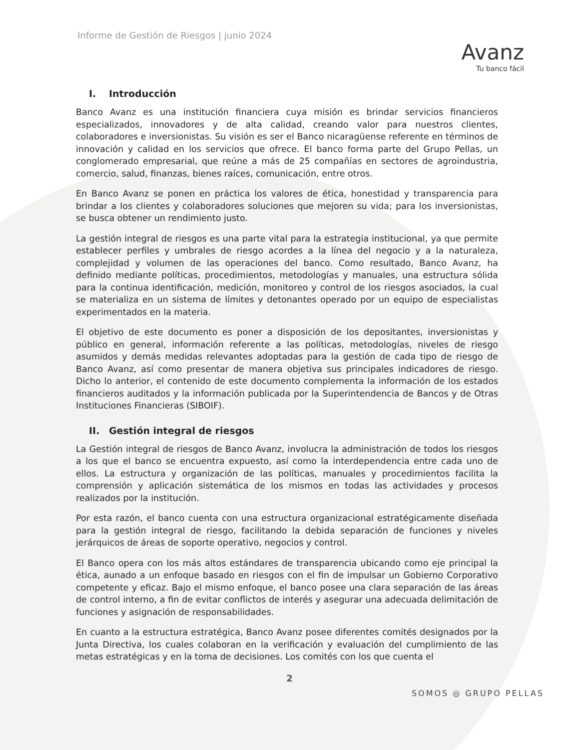Informe de Gestión de Riesgos | junio 2024
Avanz
Tu banco fácil
I. Introducción
Banco Avanz es una institución financiera cuya misión es brindar servicios financieros especializados, innovadores y de alta calidad, creando valor para nuestros clientes, colaboradores e inversionistas. Su visión es ser el Banco nicaragüense referente en términos de innovación y calidad en los servicios que ofrece. El banco forma parte del Grupo Pellas, un conglomerado empresarial, que reúne a más de 25 compañías en sectores de agroindustria, comercio, salud, finanzas, bienes raíces, comunicación, entre otros.
En Banco Avanz se ponen en práctica los valores de ética, honestidad y transparencia para brindar a los clientes y colaboradores soluciones que mejoren su vida; para los inversionistas, se busca obtener un rendimiento justo.
La gestión integral de riesgos es una parte vital para la estrategia institucional, ya que permite establecer perfiles y umbrales de riesgo acordes a la línea del negocio y a la naturaleza, complejidad y volumen de las operaciones del banco. Como resultado, Banco Avanz, ha definido mediante políticas, procedimientos, metodologías y manuales, una estructura sólida para la continua identificación, medición, monitoreo y control de los riesgos asociados, la cual se materializa en un sistema de límites y detonantes operado por un equipo de especialistas experimentados en la materia.
El objetivo de este documento es poner a disposición de los depositantes, inversionistas y público en general, información referente a las políticas, metodologías, niveles de riesgo asumidos y demás medidas relevantes adoptadas para la gestión de cada tipo de riesgo de Banco Avanz, así como presentar de manera objetiva sus principales indicadores de riesgo. Dicho lo anterior, el contenido de este documento complementa la información de los estados financieros auditados y la información publicada por la Superintendencia de Bancos y de Otras Instituciones Financieras (SIBOIF).
II. Gestión integral de riesgos
La Gestión integral de riesgos de Banco Avanz, involucra la administración de todos los riesgos a los que el banco se encuentra expuesto, así como la interdependencia entre cada uno de ellos. La estructura y organización de las políticas, manuales y procedimientos facilita la comprensión y aplicación sistemática de los mismos en todas las actividades y procesos realizados por la institución.
Por esta razón, el banco cuenta con una estructura organizacional estratégicamente diseñada para la gestión integral de riesgo, facilitando la debida separación de funciones y niveles jerárquicos de áreas de soporte operativo, negocios y control.
El Banco opera con los más altos estándares de transparencia ubicando como eje principal la ética, aunado a un enfoque basado en riesgos con el fin de impulsar un Gobierno Corporativo competente y eficaz. Bajo el mismo enfoque, el banco posee una clara separación de las áreas de control interno, a fin de evitar conflictos de interés y asegurar una adecuada delimitación de funciones y asignación de responsabilidades.
En cuanto a la estructura estratégica, Banco Avanz posee diferentes comités designados por la Junta Directiva, los cuales colaboran en la verificación y evaluación del cumplimiento de las metas estratégicas y en la toma de decisiones. Los comités con los que cuenta el
2
SOMOS ◎ GRUPO PELLAS